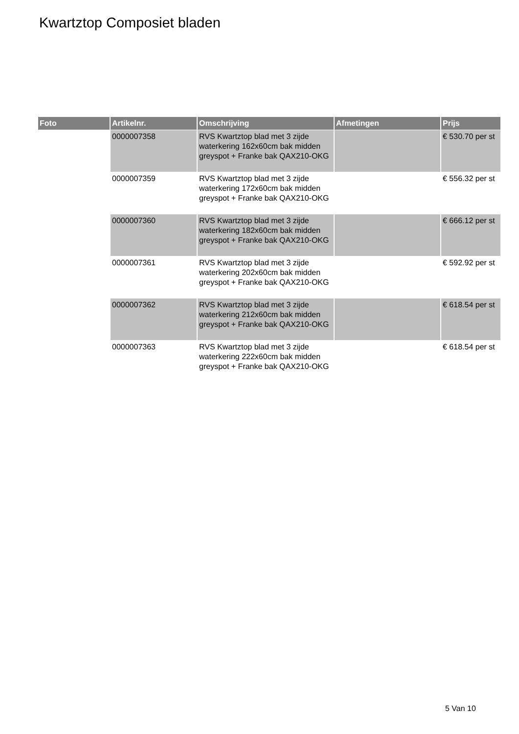Kwartztop Composiet bladen
| Foto | Artikelnr. | Omschrijving | Afmetingen | Prijs |
| --- | --- | --- | --- | --- |
| | 0000007358 | RVS Kwartztop blad met 3 zijde waterkering 162x60cm bak midden greyspot + Franke bak QAX210-OKG | | € 530.70 per st |
| | 0000007359 | RVS Kwartztop blad met 3 zijde waterkering 172x60cm bak midden greyspot + Franke bak QAX210-OKG | | € 556.32 per st |
| | 0000007360 | RVS Kwartztop blad met 3 zijde waterkering 182x60cm bak midden greyspot + Franke bak QAX210-OKG | | € 666.12 per st |
| | 0000007361 | RVS Kwartztop blad met 3 zijde waterkering 202x60cm bak midden greyspot + Franke bak QAX210-OKG | | € 592.92 per st |
| | 0000007362 | RVS Kwartztop blad met 3 zijde waterkering 212x60cm bak midden greyspot + Franke bak QAX210-OKG | | € 618.54 per st |
| | 0000007363 | RVS Kwartztop blad met 3 zijde waterkering 222x60cm bak midden greyspot + Franke bak QAX210-OKG | | € 618.54 per st |
5 Van 10